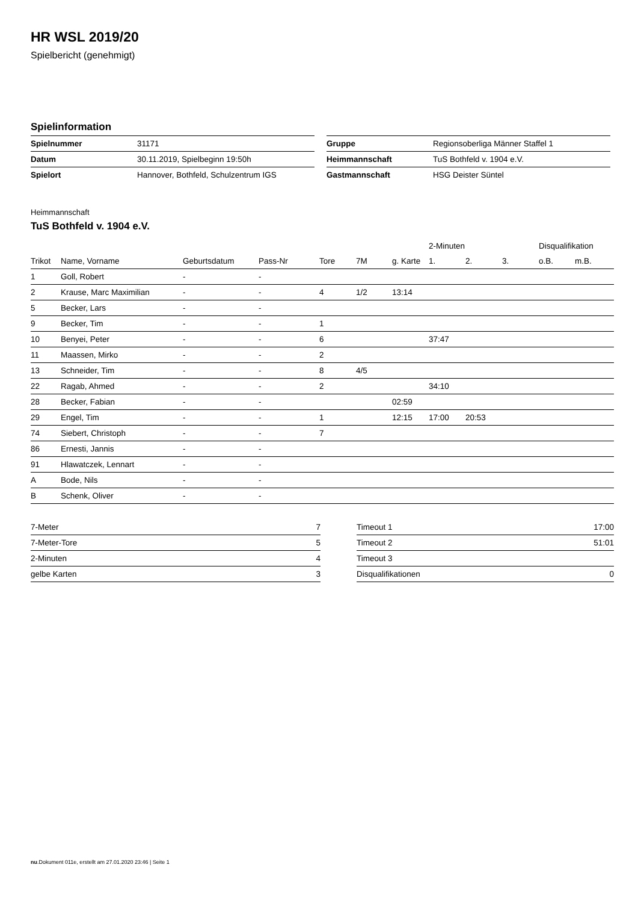HR WSL 2019/20
Spielbericht (genehmigt)
Spielinformation
| Spielnummer | 31171 |
| Datum | 30.11.2019, Spielbeginn 19:50h |
| Spielort | Hannover, Bothfeld, Schulzentrum IGS |
| Gruppe | Regionsoberliga Männer Staffel 1 |
| Heimmannschaft | TuS Bothfeld v. 1904 e.V. |
| Gastmannschaft | HSG Deister Süntel |
Heimmannschaft
TuS Bothfeld v. 1904 e.V.
| | | | | | | | 2-Minuten | | | Disqualifikation | |
| --- | --- | --- | --- | --- | --- | --- | --- | --- | --- | --- | --- |
| Trikot | Name, Vorname | Geburtsdatum | Pass-Nr | Tore | 7M | g. Karte | 1. | 2. | 3. | o.B. | m.B. |
| 1 | Goll, Robert | - | - | | | | | | | | |
| 2 | Krause, Marc Maximilian | - | - | 4 | 1/2 | 13:14 | | | | | |
| 5 | Becker, Lars | - | - | | | | | | | | |
| 9 | Becker, Tim | - | - | 1 | | | | | | | |
| 10 | Benyei, Peter | - | - | 6 | | | 37:47 | | | | |
| 11 | Maassen, Mirko | - | - | 2 | | | | | | | |
| 13 | Schneider, Tim | - | - | 8 | 4/5 | | | | | | |
| 22 | Ragab, Ahmed | - | - | 2 | | | 34:10 | | | | |
| 28 | Becker, Fabian | - | - | | | 02:59 | | | | | |
| 29 | Engel, Tim | - | - | 1 | | 12:15 | 17:00 | 20:53 | | | |
| 74 | Siebert, Christoph | - | - | 7 | | | | | | | |
| 86 | Ernesti, Jannis | - | - | | | | | | | | |
| 91 | Hlawatczek, Lennart | - | - | | | | | | | | |
| A | Bode, Nils | - | - | | | | | | | | |
| B | Schenk, Oliver | - | - | | | | | | | | |
| 7-Meter | 7 |
| 7-Meter-Tore | 5 |
| 2-Minuten | 4 |
| gelbe Karten | 3 |
| Timeout 1 | 17:00 |
| Timeout 2 | 51:01 |
| Timeout 3 | |
| Disqualifikationen | 0 |
nu.Dokument 011e, erstellt am 27.01.2020 23:46 | Seite 1